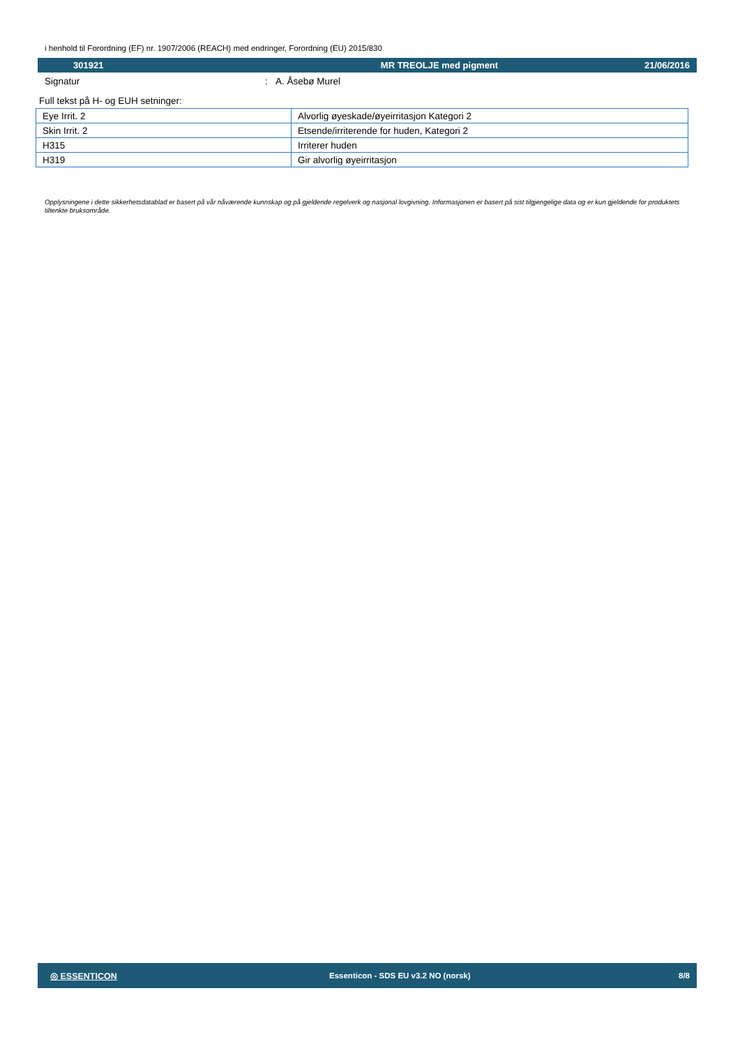i henhold til Forordning (EF) nr. 1907/2006 (REACH) med endringer, Forordning (EU) 2015/830
301921 MR TREOLJE med pigment 21/06/2016
Signatur: A. Åsebø Murel
Full tekst på H- og EUH setninger:
| Eye Irrit. 2 | Alvorlig øyeskade/øyeirritasjon Kategori 2 |
| Skin Irrit. 2 | Etsende/irriterende for huden, Kategori 2 |
| H315 | Irriterer huden |
| H319 | Gir alvorlig øyeirritasjon |
Opplysningene i dette sikkerhetsdatablad er basert på vår nåværende kunnskap og på gjeldende regelverk og nasjonal lovgivning. Informasjonen er basert på sist tilgjengelige data og er kun gjeldende for produktets tiltenkte bruksområde.
◎ ESSENTICON Essenticon - SDS EU v3.2 NO (norsk) 8/8